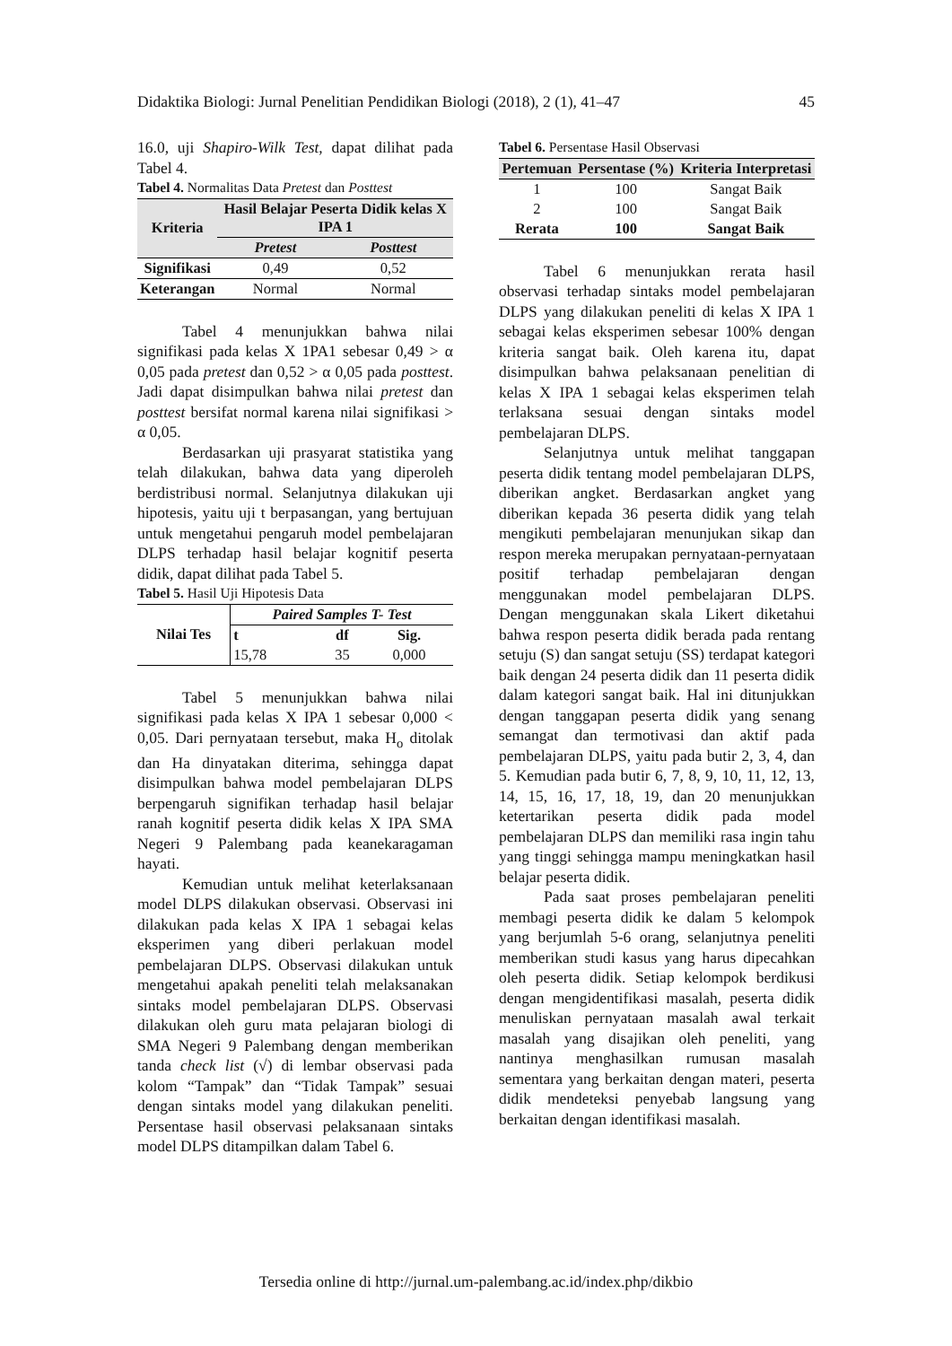Didaktika Biologi: Jurnal Penelitian Pendidikan Biologi (2018), 2 (1), 41–47 45
16.0, uji Shapiro-Wilk Test, dapat dilihat pada Tabel 4.
Tabel 4. Normalitas Data Pretest dan Posttest
| Kriteria | Hasil Belajar Peserta Didik kelas X IPA 1 | |
| --- | --- | --- |
| | Pretest | Posttest |
| Signifikasi | 0,49 | 0,52 |
| Keterangan | Normal | Normal |
Tabel 4 menunjukkan bahwa nilai signifikasi pada kelas X 1PA1 sebesar 0,49 > α 0,05 pada pretest dan 0,52 > α 0,05 pada posttest. Jadi dapat disimpulkan bahwa nilai pretest dan posttest bersifat normal karena nilai signifikasi > α 0,05.
Berdasarkan uji prasyarat statistika yang telah dilakukan, bahwa data yang diperoleh berdistribusi normal. Selanjutnya dilakukan uji hipotesis, yaitu uji t berpasangan, yang bertujuan untuk mengetahui pengaruh model pembelajaran DLPS terhadap hasil belajar kognitif peserta didik, dapat dilihat pada Tabel 5.
Tabel 5. Hasil Uji Hipotesis Data
| Nilai Tes | Paired Samples T- Test | | |
| --- | --- | --- | --- |
| | t | df | Sig. |
| | 15,78 | 35 | 0,000 |
Tabel 5 menunjukkan bahwa nilai signifikasi pada kelas X IPA 1 sebesar 0,000 < 0,05. Dari pernyataan tersebut, maka H<sub>o</sub> ditolak dan Ha dinyatakan diterima, sehingga dapat disimpulkan bahwa model pembelajaran DLPS berpengaruh signifikan terhadap hasil belajar ranah kognitif peserta didik kelas X IPA SMA Negeri 9 Palembang pada keanekaragaman hayati.
Kemudian untuk melihat keterlaksanaan model DLPS dilakukan observasi. Observasi ini dilakukan pada kelas X IPA 1 sebagai kelas eksperimen yang diberi perlakuan model pembelajaran DLPS. Observasi dilakukan untuk mengetahui apakah peneliti telah melaksanakan sintaks model pembelajaran DLPS. Observasi dilakukan oleh guru mata pelajaran biologi di SMA Negeri 9 Palembang dengan memberikan tanda check list (√) di lembar observasi pada kolom “Tampak” dan “Tidak Tampak” sesuai dengan sintaks model yang dilakukan peneliti. Persentase hasil observasi pelaksanaan sintaks model DLPS ditampilkan dalam Tabel 6.
Tabel 6. Persentase Hasil Observasi
| Pertemuan | Persentase (%) | Kriteria Interpretasi |
| --- | --- | --- |
| 1 | 100 | Sangat Baik |
| 2 | 100 | Sangat Baik |
| Rerata | 100 | Sangat Baik |
Tabel 6 menunjukkan rerata hasil observasi terhadap sintaks model pembelajaran DLPS yang dilakukan peneliti di kelas X IPA 1 sebagai kelas eksperimen sebesar 100% dengan kriteria sangat baik. Oleh karena itu, dapat disimpulkan bahwa pelaksanaan penelitian di kelas X IPA 1 sebagai kelas eksperimen telah terlaksana sesuai dengan sintaks model pembelajaran DLPS.
Selanjutnya untuk melihat tanggapan peserta didik tentang model pembelajaran DLPS, diberikan angket. Berdasarkan angket yang diberikan kepada 36 peserta didik yang telah mengikuti pembelajaran menunjukan sikap dan respon mereka merupakan pernyataan-pernyataan positif terhadap pembelajaran dengan menggunakan model pembelajaran DLPS. Dengan menggunakan skala Likert diketahui bahwa respon peserta didik berada pada rentang setuju (S) dan sangat setuju (SS) terdapat kategori baik dengan 24 peserta didik dan 11 peserta didik dalam kategori sangat baik. Hal ini ditunjukkan dengan tanggapan peserta didik yang senang semangat dan termotivasi dan aktif pada pembelajaran DLPS, yaitu pada butir 2, 3, 4, dan 5. Kemudian pada butir 6, 7, 8, 9, 10, 11, 12, 13, 14, 15, 16, 17, 18, 19, dan 20 menunjukkan ketertarikan peserta didik pada model pembelajaran DLPS dan memiliki rasa ingin tahu yang tinggi sehingga mampu meningkatkan hasil belajar peserta didik.
Pada saat proses pembelajaran peneliti membagi peserta didik ke dalam 5 kelompok yang berjumlah 5-6 orang, selanjutnya peneliti memberikan studi kasus yang harus dipecahkan oleh peserta didik. Setiap kelompok berdikusi dengan mengidentifikasi masalah, peserta didik menuliskan pernyataan masalah awal terkait masalah yang disajikan oleh peneliti, yang nantinya menghasilkan rumusan masalah sementara yang berkaitan dengan materi, peserta didik mendeteksi penyebab langsung yang berkaitan dengan identifikasi masalah.
Tersedia online di http://jurnal.um-palembang.ac.id/index.php/dikbio